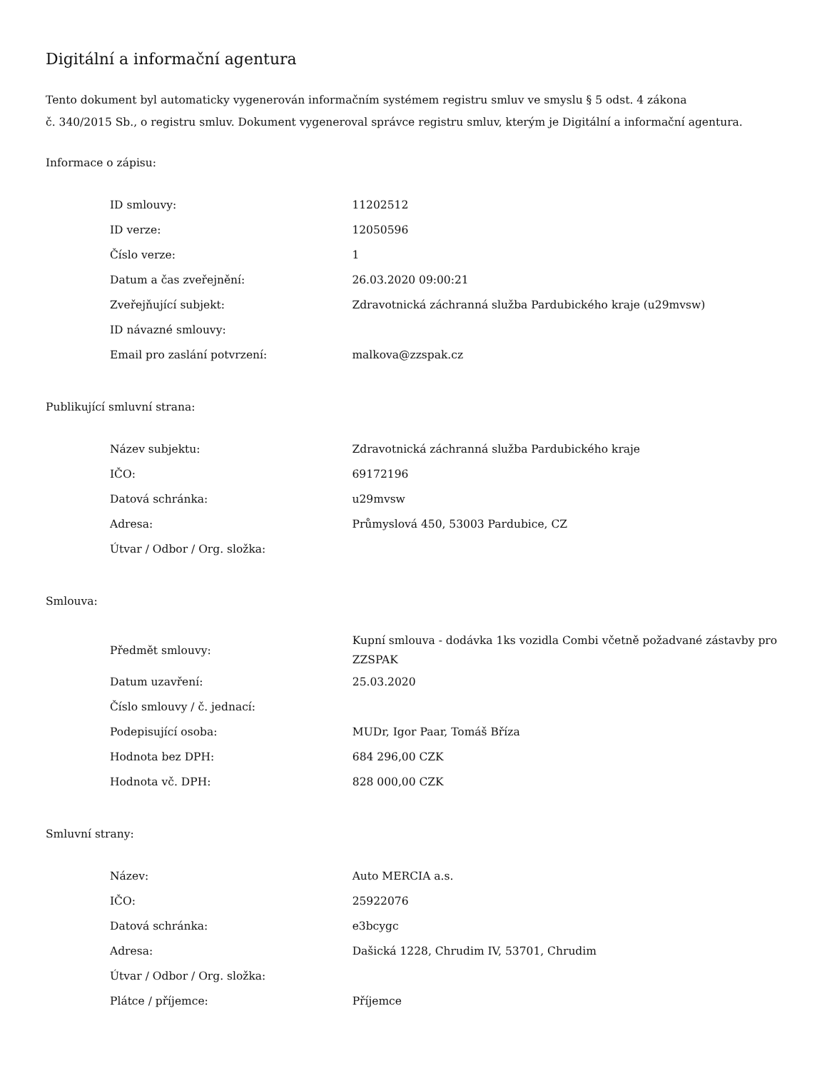Digitální a informační agentura
Tento dokument byl automaticky vygenerován informačním systémem registru smluv ve smyslu § 5 odst. 4 zákona
č. 340/2015 Sb., o registru smluv. Dokument vygeneroval správce registru smluv, kterým je Digitální a informační agentura.
Informace o zápisu:
| ID smlouvy: | 11202512 |
| ID verze: | 12050596 |
| Číslo verze: | 1 |
| Datum a čas zveřejnění: | 26.03.2020 09:00:21 |
| Zveřejňující subjekt: | Zdravotnická záchranná služba Pardubického kraje (u29mvsw) |
| ID návazné smlouvy: | |
| Email pro zaslání potvrzení: | malkova@zzspak.cz |
Publikující smluvní strana:
| Název subjektu: | Zdravotnická záchranná služba Pardubického kraje |
| IČO: | 69172196 |
| Datová schránka: | u29mvsw |
| Adresa: | Průmyslová 450, 53003 Pardubice, CZ |
| Útvar / Odbor / Org. složka: | |
Smlouva:
| Předmět smlouvy: | Kupní smlouva - dodávka 1ks vozidla Combi včetně požadvané zástavby pro ZZSPAK |
| Datum uzavření: | 25.03.2020 |
| Číslo smlouvy / č. jednací: | |
| Podepisující osoba: | MUDr, Igor Paar, Tomáš Bříza |
| Hodnota bez DPH: | 684 296,00 CZK |
| Hodnota vč. DPH: | 828 000,00 CZK |
Smluvní strany:
| Název: | Auto MERCIA a.s. |
| IČO: | 25922076 |
| Datová schránka: | e3bcygc |
| Adresa: | Dašická 1228, Chrudim IV, 53701, Chrudim |
| Útvar / Odbor / Org. složka: | |
| Plátce / příjemce: | Příjemce |